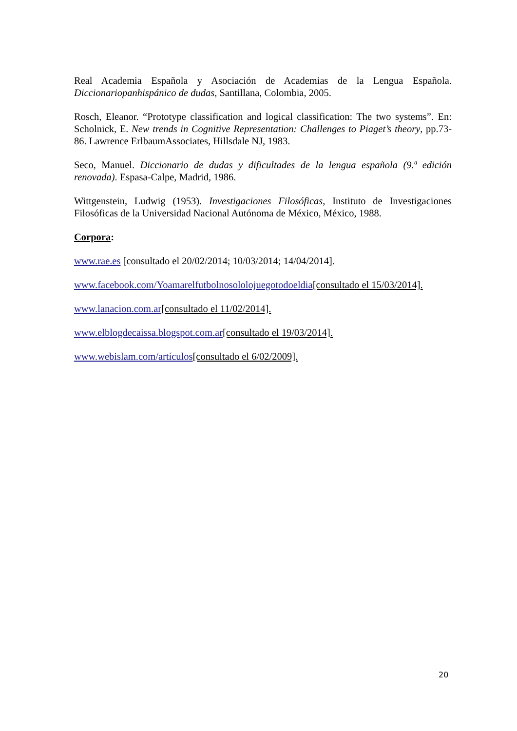Real Academia Española y Asociación de Academias de la Lengua Española. Diccionariopanhispánico de dudas, Santillana, Colombia, 2005.
Rosch, Eleanor. “Prototype classification and logical classification: The two systems”. En: Scholnick, E. New trends in Cognitive Representation: Challenges to Piaget’s theory, pp.73-86. Lawrence ErlbaumAssociates, Hillsdale NJ, 1983.
Seco, Manuel. Diccionario de dudas y dificultades de la lengua española (9.ª edición renovada). Espasa-Calpe, Madrid, 1986.
Wittgenstein, Ludwig (1953). Investigaciones Filosóficas, Instituto de Investigaciones Filosóficas de la Universidad Nacional Autónoma de México, México, 1988.
Corpora:
www.rae.es [consultado el 20/02/2014; 10/03/2014; 14/04/2014].
www.facebook.com/Yoamarelfutbolnosololojuegotodoeldia[consultado el 15/03/2014].
www.lanacion.com.ar[consultado el 11/02/2014].
www.elblogdecaissa.blogspot.com.ar[consultado el 19/03/2014].
www.webislam.com/artículos[consultado el 6/02/2009].
20